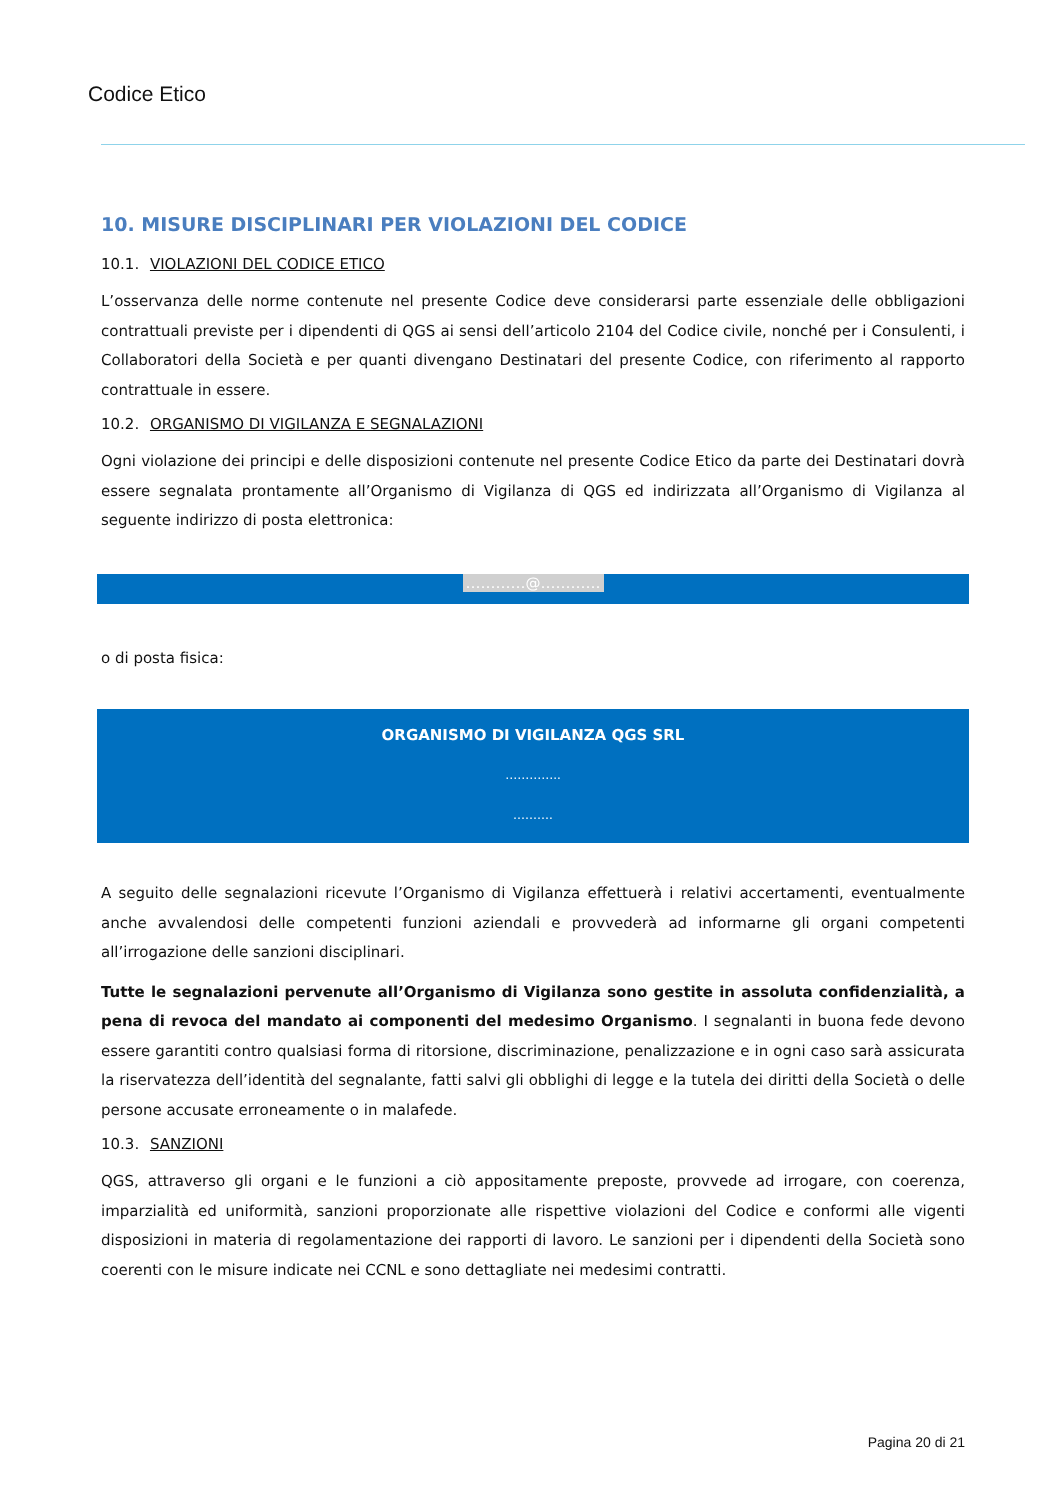Codice Etico
10. MISURE DISCIPLINARI PER VIOLAZIONI DEL CODICE
10.1. VIOLAZIONI DEL CODICE ETICO
L’osservanza delle norme contenute nel presente Codice deve considerarsi parte essenziale delle obbligazioni contrattuali previste per i dipendenti di QGS ai sensi dell’articolo 2104 del Codice civile, nonché per i Consulenti, i Collaboratori della Società e per quanti divengano Destinatari del presente Codice, con riferimento al rapporto contrattuale in essere.
10.2. ORGANISMO DI VIGILANZA E SEGNALAZIONI
Ogni violazione dei principi e delle disposizioni contenute nel presente Codice Etico da parte dei Destinatari dovrà essere segnalata prontamente all’Organismo di Vigilanza di QGS ed indirizzata all’Organismo di Vigilanza al seguente indirizzo di posta elettronica:
…………@…………
o di posta fisica:
ORGANISMO DI VIGILANZA QGS SRL
…………..
……….
A seguito delle segnalazioni ricevute l’Organismo di Vigilanza effettuerà i relativi accertamenti, eventualmente anche avvalendosi delle competenti funzioni aziendali e provvederà ad informarne gli organi competenti all’irrogazione delle sanzioni disciplinari.
Tutte le segnalazioni pervenute all’Organismo di Vigilanza sono gestite in assoluta confidenzialità, a pena di revoca del mandato ai componenti del medesimo Organismo. I segnalanti in buona fede devono essere garantiti contro qualsiasi forma di ritorsione, discriminazione, penalizzazione e in ogni caso sarà assicurata la riservatezza dell’identità del segnalante, fatti salvi gli obblighi di legge e la tutela dei diritti della Società o delle persone accusate erroneamente o in malafede.
10.3. SANZIONI
QGS, attraverso gli organi e le funzioni a ciò appositamente preposte, provvede ad irrogare, con coerenza, imparzialità ed uniformità, sanzioni proporzionate alle rispettive violazioni del Codice e conformi alle vigenti disposizioni in materia di regolamentazione dei rapporti di lavoro. Le sanzioni per i dipendenti della Società sono coerenti con le misure indicate nei CCNL e sono dettagliate nei medesimi contratti.
Pagina 20 di 21